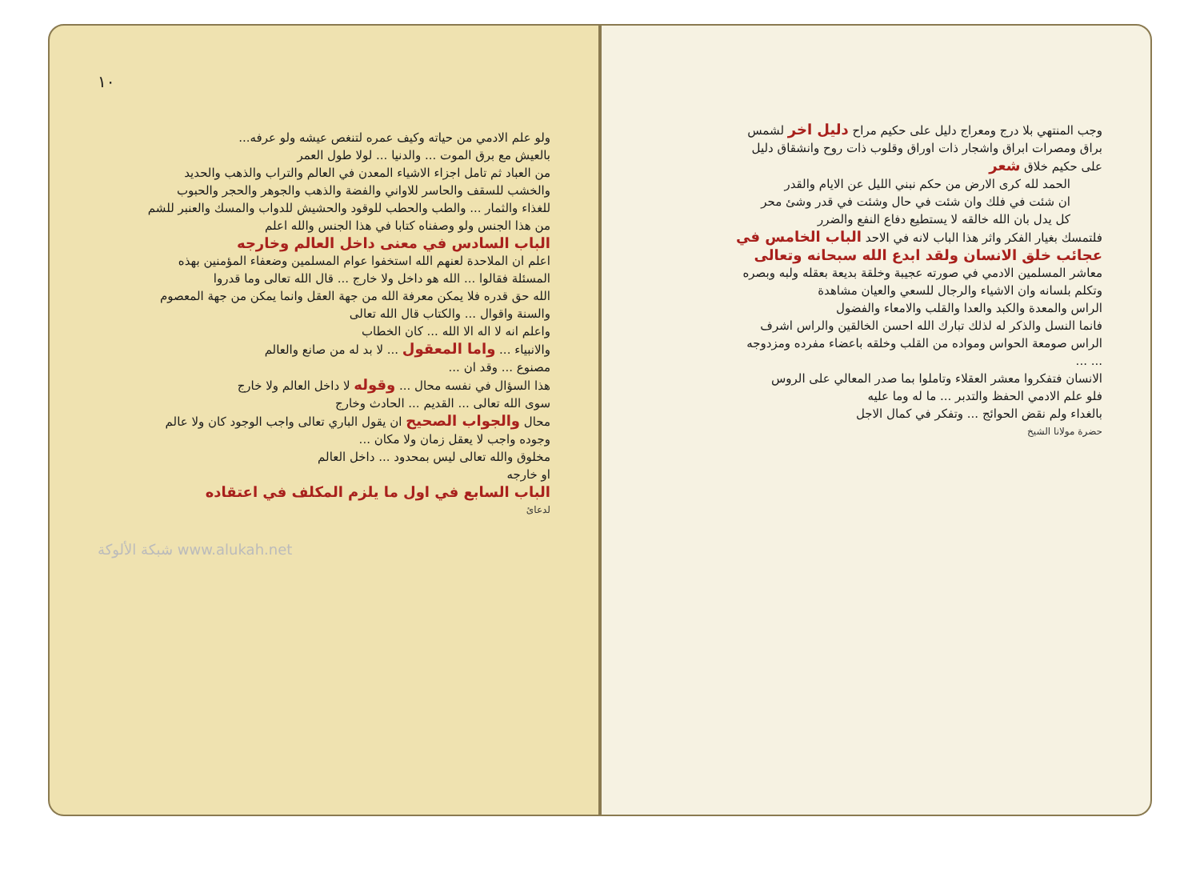وجب المنتهي بلا درج ومعراج دليل على حكيم مراح دليل اخر لشمس
براق ومصرات ابراق واشجار ذات اوراق وقلوب ذات روح وانشقاق دليل
على حكيم خلاق شعر
الحمد لله كرى الارض من حكم نبني الليل عن الايام والقدر
ان شئت في فلك وان شئت في حال وشئت في قدر وشئ محر
كل يدل بان الله خالقه لا يستطيع دفاع النفع والضرر
فلتمسك بغيار الفكر واثر هذا الباب لانه في الاحد الباب الخامس في
عجائب خلق الانسان ولقد ابدع الله سبحانه وتعالى
معاشر المسلمين الادمي في صورته عجيبة وخلقة بديعة بعقله ولبه وبصره
وتكلم بلسانه وان الاشياء والرجال للسعي والعيان مشاهدة
الراس والمعدة والكبد والعدا والقلب والامعاء والفضول
فانما النسل والذكر له لذلك تبارك الله احسن الخالقين والراس اشرف
الراس صومعة الحواس ومواده من القلب وخلقه باعضاء مفرده ومزدوجه
... ...
الانسان فتفكروا معشر العقلاء وتاملوا بما صدر المعالي على الروس
فلو علم الادمي الحفظ والتدبر ... ما له وما عليه
بالغداء ولم نقض الحوائج ... وتفكر في كمال الاجل
حضرة مولانا الشيخ
١٠
ولو علم الادمي من حياته وكيف عمره لتنغص عيشه ولو عرفه...
بالعيش مع برق الموت ... والدنيا ... لولا طول العمر
من العباد ثم تامل اجزاء الاشياء المعدن في العالم والتراب والذهب والحديد
والخشب للسقف والحاسر للاواني والفضة والذهب والجوهر والحجر والحبوب
للغذاء والثمار ... والطب والحطب للوقود والحشيش للدواب والمسك والعنبر للشم
من هذا الجنس ولو وصفناه كتابا في هذا الجنس والله اعلم
الباب السادس في معنى داخل العالم وخارجه
اعلم ان الملاحدة لعنهم الله استخفوا عوام المسلمين وضعفاء المؤمنين بهذه
المسئلة فقالوا ... الله هو داخل ولا خارج ... قال الله تعالى وما قدروا
الله حق قدره فلا يمكن معرفة الله من جهة العقل وانما يمكن من جهة المعصوم
والسنة واقوال ... والكتاب قال الله تعالى
واعلم انه لا اله الا الله ... كان الخطاب
والانبياء ... واما المعقول ... لا بد له من صانع والعالم
مصنوع ... وقد ان ...
هذا السؤال في نفسه محال ... وقوله لا داخل العالم ولا خارج
سوى الله تعالى ... القديم ... الحادث وخارج
محال والجواب الصحيح ان يقول الباري تعالى واجب الوجود كان ولا عالم
وجوده واجب لا يعقل زمان ولا مكان ...
مخلوق والله تعالى ليس بمحدود ... داخل العالم
او خارجه
الباب السابع في اول ما يلزم المكلف في اعتقاده
لدعائ
شبكة الألوكة www.alukah.net